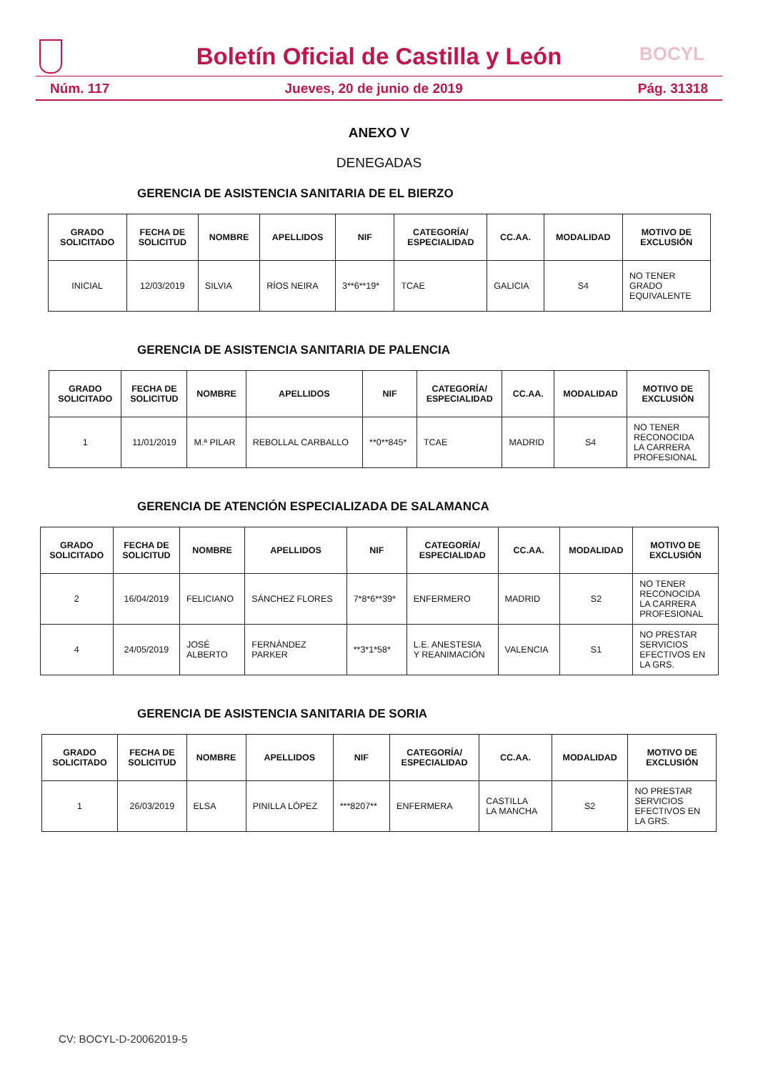Boletín Oficial de Castilla y León BOCYL
Núm. 117 Jueves, 20 de junio de 2019 Pág. 31318
ANEXO V
DENEGADAS
GERENCIA DE ASISTENCIA SANITARIA DE EL BIERZO
| GRADO SOLICITADO | FECHA DE SOLICITUD | NOMBRE | APELLIDOS | NIF | CATEGORÍA/ ESPECIALIDAD | CC.AA. | MODALIDAD | MOTIVO DE EXCLUSIÓN |
| --- | --- | --- | --- | --- | --- | --- | --- | --- |
| INICIAL | 12/03/2019 | SILVIA | RÍOS NEIRA | 3**6**19* | TCAE | GALICIA | S4 | NO TENER GRADO EQUIVALENTE |
GERENCIA DE ASISTENCIA SANITARIA DE PALENCIA
| GRADO SOLICITADO | FECHA DE SOLICITUD | NOMBRE | APELLIDOS | NIF | CATEGORÍA/ ESPECIALIDAD | CC.AA. | MODALIDAD | MOTIVO DE EXCLUSIÓN |
| --- | --- | --- | --- | --- | --- | --- | --- | --- |
| 1 | 11/01/2019 | M.ª PILAR | REBOLLAL CARBALLO | **0**845* | TCAE | MADRID | S4 | NO TENER RECONOCIDA LA CARRERA PROFESIONAL |
GERENCIA DE ATENCIÓN ESPECIALIZADA DE SALAMANCA
| GRADO SOLICITADO | FECHA DE SOLICITUD | NOMBRE | APELLIDOS | NIF | CATEGORÍA/ ESPECIALIDAD | CC.AA. | MODALIDAD | MOTIVO DE EXCLUSIÓN |
| --- | --- | --- | --- | --- | --- | --- | --- | --- |
| 2 | 16/04/2019 | FELICIANO | SÁNCHEZ FLORES | 7*8*6**39* | ENFERMERO | MADRID | S2 | NO TENER RECONOCIDA LA CARRERA PROFESIONAL |
| 4 | 24/05/2019 | JOSÉ ALBERTO | FERNÁNDEZ PARKER | **3*1*58* | L.E. ANESTESIA Y REANIMACIÓN | VALENCIA | S1 | NO PRESTAR SERVICIOS EFECTIVOS EN LA GRS. |
GERENCIA DE ASISTENCIA SANITARIA DE SORIA
| GRADO SOLICITADO | FECHA DE SOLICITUD | NOMBRE | APELLIDOS | NIF | CATEGORÍA/ ESPECIALIDAD | CC.AA. | MODALIDAD | MOTIVO DE EXCLUSIÓN |
| --- | --- | --- | --- | --- | --- | --- | --- | --- |
| 1 | 26/03/2019 | ELSA | PINILLA LÓPEZ | ***8207** | ENFERMERA | CASTILLA LA MANCHA | S2 | NO PRESTAR SERVICIOS EFECTIVOS EN LA GRS. |
CV: BOCYL-D-20062019-5